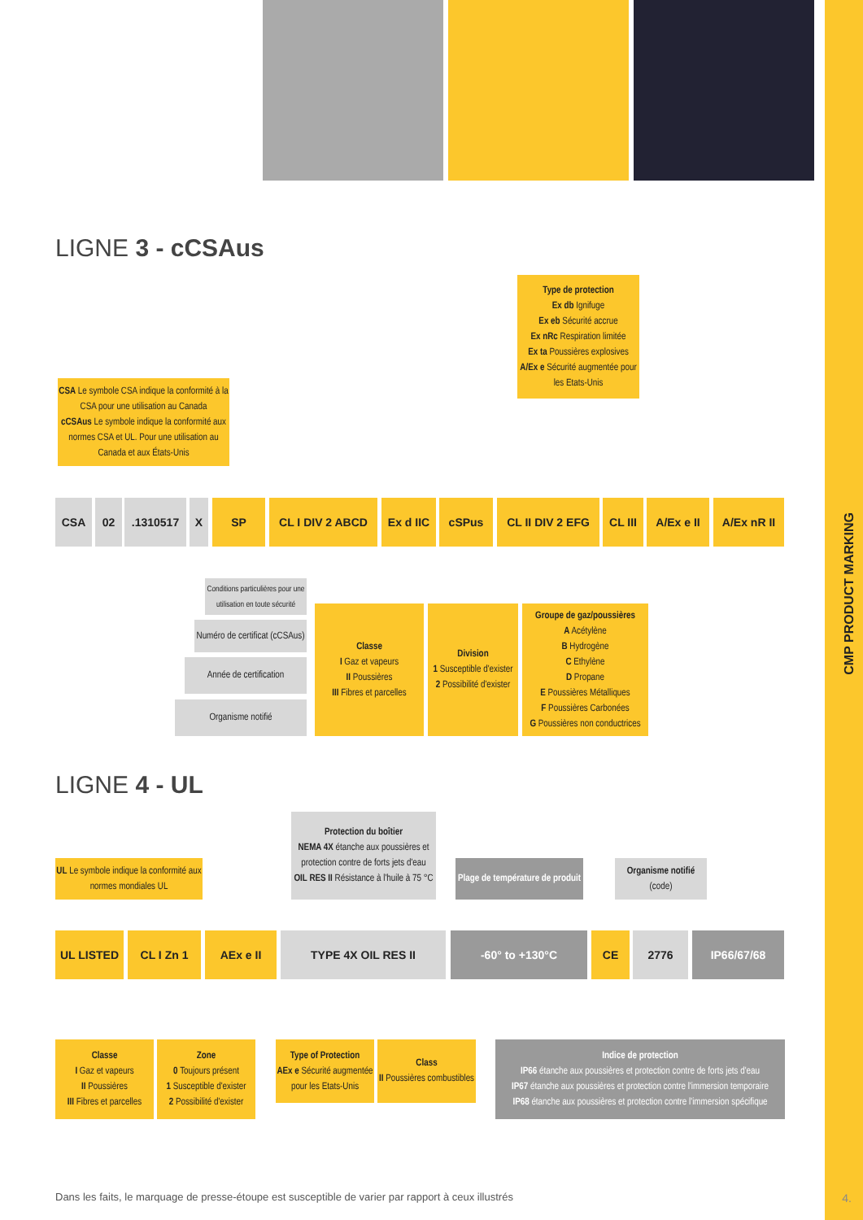LIGNE 3 - cCSAus
Type de protection
Ex db Ignifuge
Ex eb Sécurité accrue
Ex nRc Respiration limitée
Ex ta Poussières explosives
A/Ex e Sécurité augmentée pour les Etats-Unis
CSA Le symbole CSA indique la conformité à la CSA pour une utilisation au Canada
cCSAus Le symbole indique la conformité aux normes CSA et UL. Pour une utilisation au Canada et aux États-Unis
CSA 02 .1310517 X SP CL I DIV 2 ABCD
Ex d IIC
cSPus CL II DIV 2 EFG
CL III
A/Ex e II A/Ex nR II
Conditions particulières pour une utilisation en toute sécurité
Numéro de certificat (cCSAus)
Année de certification
Organisme notifié
Classe
I Gaz et vapeurs
II Poussières
III Fibres et parcelles
Division
1 Susceptible d'exister
2 Possibilité d'exister
Groupe de gaz/poussières
A Acétylène
B Hydrogène
C Ethylène
D Propane
E Poussières Métalliques
F Poussières Carbonées
G Poussières non conductrices
LIGNE 4 - UL
Protection du boîtier
NEMA 4X étanche aux poussières et protection contre de forts jets d'eau
OIL RES II Résistance à l'huile à 75 °C
UL Le symbole indique la conformité aux normes mondiales UL
Plage de température de produit
Organisme notifié
(code)
UL LISTED CL I Zn 1 AEx e II TYPE 4X OIL RES II -60° to +130°C CE 2776 IP66/67/68
Classe
I Gaz et vapeurs
II Poussières
III Fibres et parcelles
Zone
0 Toujours présent
1 Susceptible d'exister
2 Possibilité d'exister
Type of Protection
AEx e Sécurité augmentée pour les Etats-Unis
Class
II Poussières combustibles
Indice de protection
IP66 étanche aux poussières et protection contre de forts jets d'eau
IP67 étanche aux poussières et protection contre l'immersion temporaire
IP68 étanche aux poussières et protection contre l'immersion spécifique
Dans les faits, le marquage de presse-étoupe est susceptible de varier par rapport à ceux illustrés
CMP PRODUCT MARKING
4.